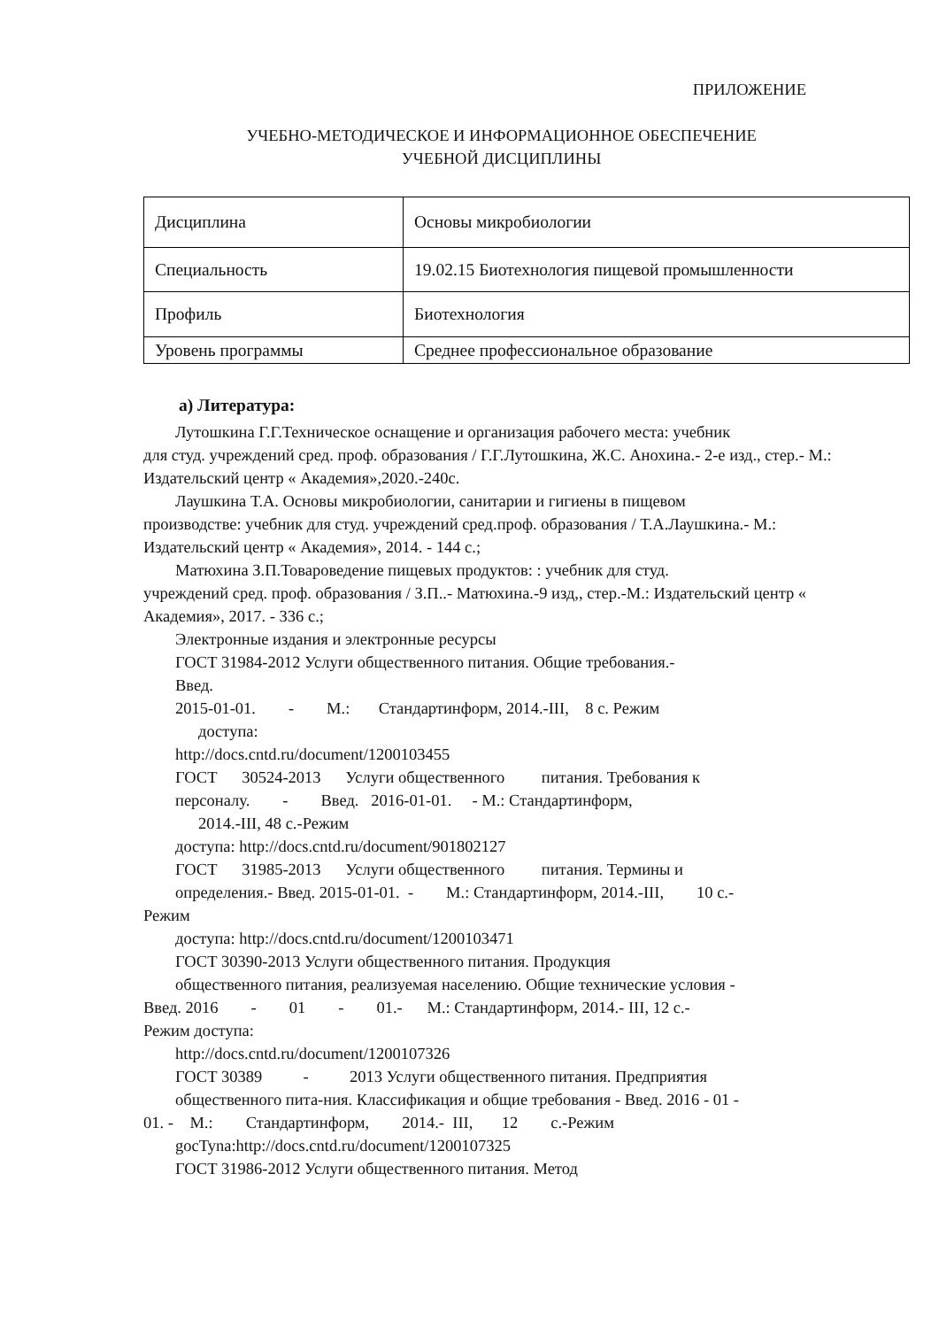ПРИЛОЖЕНИЕ
УЧЕБНО-МЕТОДИЧЕСКОЕ И ИНФОРМАЦИОННОЕ ОБЕСПЕЧЕНИЕ
УЧЕБНОЙ ДИСЦИПЛИНЫ
| Дисциплина | Основы микробиологии |
| Специальность | 19.02.15 Биотехнология пищевой промышленности |
| Профиль | Биотехнология |
| Уровень программы | Среднее профессиональное образование |
а) Литература:
Лутошкина Г.Г.Техническое оснащение и организация рабочего места: учебник
для студ. учреждений сред. проф. образования / Г.Г.Лутошкина, Ж.С. Анохина.- 2-е изд., стер.- М.: Издательский центр « Академия»,2020.-240с.
Лаушкина Т.А. Основы микробиологии, санитарии и гигиены в пищевом
производстве: учебник для студ. учреждений сред.проф. образования / Т.А.Лаушкина.- М.: Издательский центр « Академия», 2014. - 144 с.;
Матюхина З.П.Товароведение пищевых продуктов: : учебник для студ.
учреждений сред. проф. образования / З.П..- Матюхина.-9 изд,, стер.-М.: Издательский центр « Академия», 2017. - 336 с.;
Электронные издания и электронные ресурсы
ГОСТ 31984-2012 Услуги общественного питания. Общие требования.-
Введ.
2015-01-01. - М.: Стандартинформ, 2014.-III, 8 с. Режим
доступа:
http://docs.cntd.ru/document/1200103455
ГОСТ 30524-2013 Услуги общественного питания. Требования к
персоналу. - Введ. 2016-01-01. - М.: Стандартинформ,
2014.-III, 48 с.-Режим
доступа: http://docs.cntd.ru/document/901802127
ГОСТ 31985-2013 Услуги общественного питания. Термины и
определения.- Введ. 2015-01-01. - М.: Стандартинформ, 2014.-III, 10 с.-
Режим
доступа: http://docs.cntd.ru/document/1200103471
ГОСТ 30390-2013 Услуги общественного питания. Продукция
общественного питания, реализуемая населению. Общие технические условия -
Введ. 2016 - 01 - 01.- М.: Стандартинформ, 2014.- III, 12 с.-
Режим доступа:
http://docs.cntd.ru/document/1200107326
ГОСТ 30389 - 2013 Услуги общественного питания. Предприятия
общественного пита-ния. Классификация и общие требования - Введ. 2016 - 01 -
01. - М.: Стандартинформ, 2014.- III, 12 с.-Режим
gocTyna:http://docs.cntd.ru/document/1200107325
ГОСТ 31986-2012 Услуги общественного питания. Метод